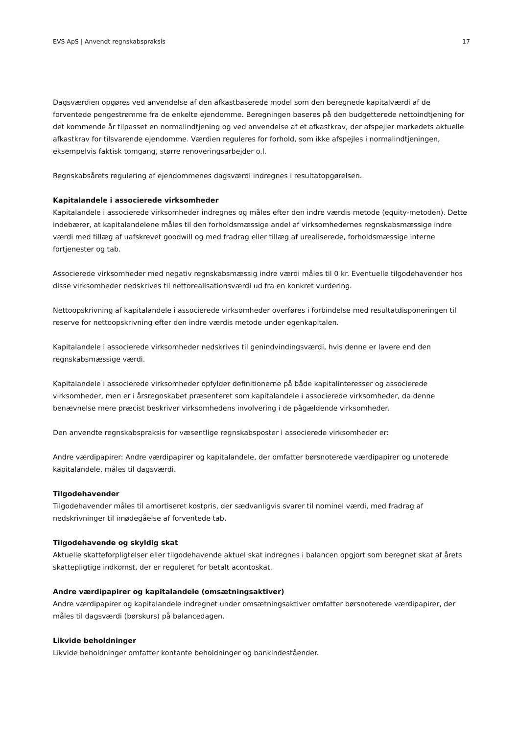EVS ApS | Anvendt regnskabspraksis 17
Dagsværdien opgøres ved anvendelse af den afkastbaserede model som den beregnede kapitalværdi af de forventede pengestrømme fra de enkelte ejendomme. Beregningen baseres på den budgetterede nettoindtjening for det kommende år tilpasset en normalindtjening og ved anvendelse af et afkastkrav, der afspejler markedets aktuelle afkastkrav for tilsvarende ejendomme. Værdien reguleres for forhold, som ikke afspejles i normalindtjeningen, eksempelvis faktisk tomgang, større renoveringsarbejder o.l.
Regnskabsårets regulering af ejendommenes dagsværdi indregnes i resultatopgørelsen.
Kapitalandele i associerede virksomheder
Kapitalandele i associerede virksomheder indregnes og måles efter den indre værdis metode (equity-metoden). Dette indebærer, at kapitalandelene måles til den forholdsmæssige andel af virksomhedernes regnskabsmæssige indre værdi med tillæg af uafskrevet goodwill og med fradrag eller tillæg af urealiserede, forholdsmæssige interne fortjenester og tab.
Associerede virksomheder med negativ regnskabsmæssig indre værdi måles til 0 kr. Eventuelle tilgodehavender hos disse virksomheder nedskrives til nettorealisationsværdi ud fra en konkret vurdering.
Nettoopskrivning af kapitalandele i associerede virksomheder overføres i forbindelse med resultatdisponeringen til reserve for nettoopskrivning efter den indre værdis metode under egenkapitalen.
Kapitalandele i associerede virksomheder nedskrives til genindvindingsværdi, hvis denne er lavere end den regnskabsmæssige værdi.
Kapitalandele i associerede virksomheder opfylder definitionerne på både kapitalinteresser og associerede virksomheder, men er i årsregnskabet præsenteret som kapitalandele i associerede virksomheder, da denne benævnelse mere præcist beskriver virksomhedens involvering i de pågældende virksomheder.
Den anvendte regnskabspraksis for væsentlige regnskabsposter i associerede virksomheder er:
Andre værdipapirer: Andre værdipapirer og kapitalandele, der omfatter børsnoterede værdipapirer og unoterede kapitalandele, måles til dagsværdi.
Tilgodehavender
Tilgodehavender måles til amortiseret kostpris, der sædvanligvis svarer til nominel værdi, med fradrag af nedskrivninger til imødegåelse af forventede tab.
Tilgodehavende og skyldig skat
Aktuelle skatteforpligtelser eller tilgodehavende aktuel skat indregnes i balancen opgjort som beregnet skat af årets skattepligtige indkomst, der er reguleret for betalt acontoskat.
Andre værdipapirer og kapitalandele (omsætningsaktiver)
Andre værdipapirer og kapitalandele indregnet under omsætningsaktiver omfatter børsnoterede værdipapirer, der måles til dagsværdi (børskurs) på balancedagen.
Likvide beholdninger
Likvide beholdninger omfatter kontante beholdninger og bankindeståender.